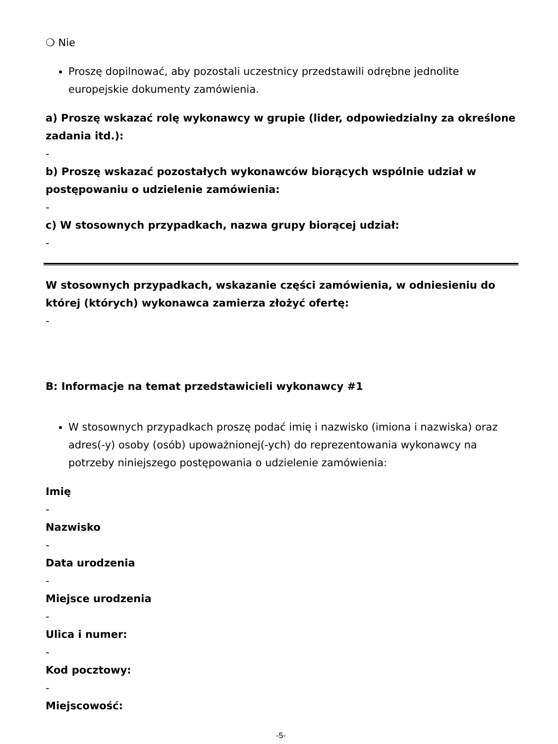❍ Nie
Proszę dopilnować, aby pozostali uczestnicy przedstawili odrębne jednolite europejskie dokumenty zamówienia.
a) Proszę wskazać rolę wykonawcy w grupie (lider, odpowiedzialny za określone zadania itd.):
-
b) Proszę wskazać pozostałych wykonawców biorących wspólnie udział w postępowaniu o udzielenie zamówienia:
-
c) W stosownych przypadkach, nazwa grupy biorącej udział:
-
W stosownych przypadkach, wskazanie części zamówienia, w odniesieniu do której (których) wykonawca zamierza złożyć ofertę:
-
B: Informacje na temat przedstawicieli wykonawcy #1
W stosownych przypadkach proszę podać imię i nazwisko (imiona i nazwiska) oraz adres(-y) osoby (osób) upoważnionej(-ych) do reprezentowania wykonawcy na potrzeby niniejszego postępowania o udzielenie zamówienia:
Imię
-
Nazwisko
-
Data urodzenia
-
Miejsce urodzenia
-
Ulica i numer:
-
Kod pocztowy:
-
Miejscowość:
-5-